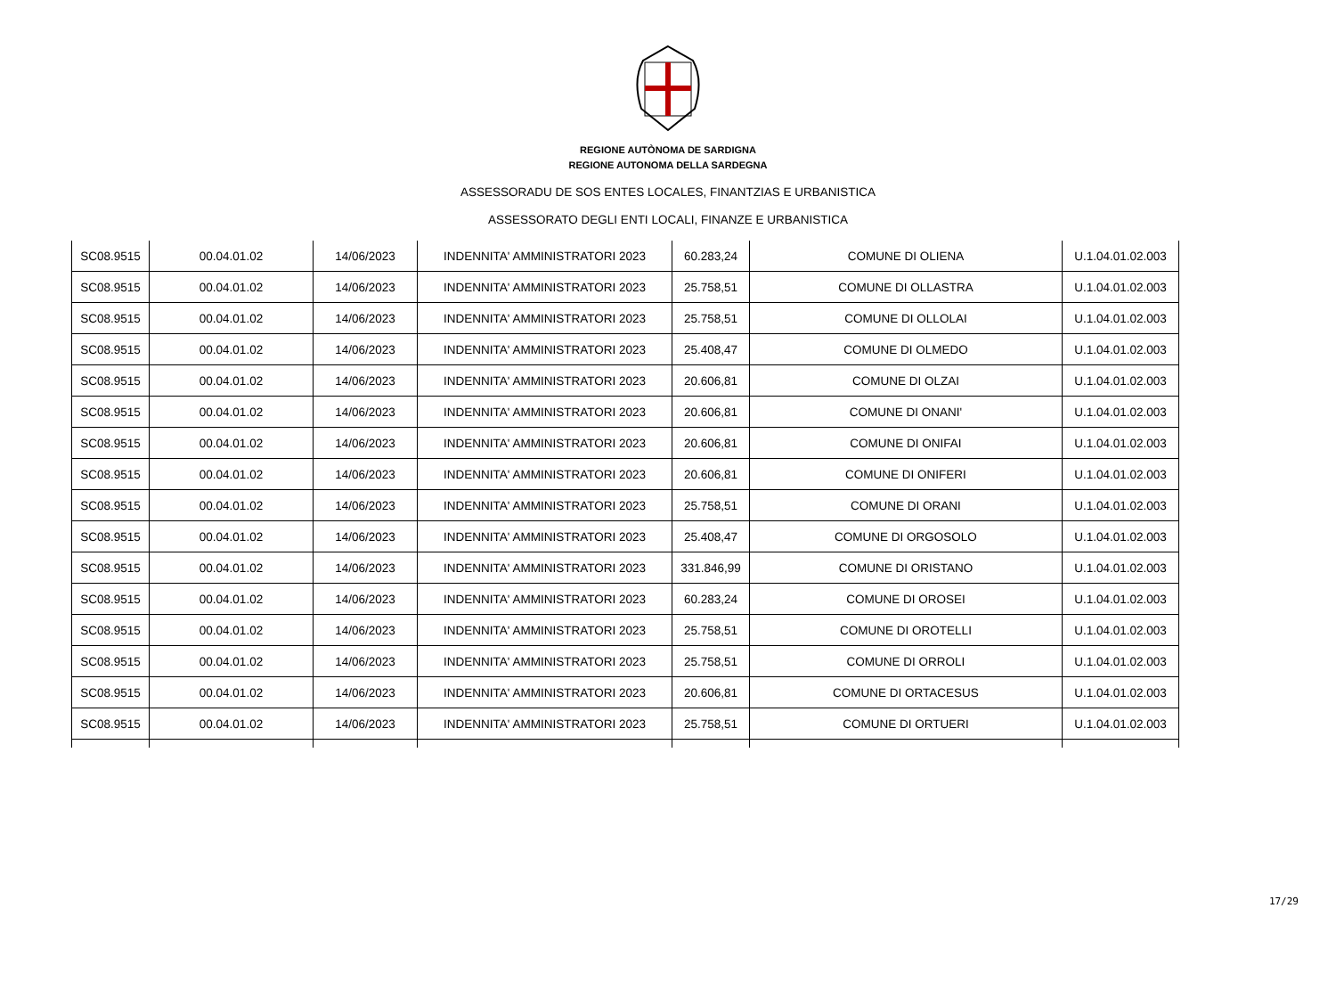REGIONE AUTÒNOMA DE SARDIGNA
REGIONE AUTONOMA DELLA SARDEGNA
ASSESSORADU DE SOS ENTES LOCALES, FINANTZIAS E URBANISTICA
ASSESSORATO DEGLI ENTI LOCALI, FINANZE E URBANISTICA
| SC08.9515 | 00.04.01.02 | 14/06/2023 | INDENNITA' AMMINISTRATORI 2023 | 60.283,24 | COMUNE DI OLIENA | U.1.04.01.02.003 |
| SC08.9515 | 00.04.01.02 | 14/06/2023 | INDENNITA' AMMINISTRATORI 2023 | 25.758,51 | COMUNE DI OLLASTRA | U.1.04.01.02.003 |
| SC08.9515 | 00.04.01.02 | 14/06/2023 | INDENNITA' AMMINISTRATORI 2023 | 25.758,51 | COMUNE DI OLLOLAI | U.1.04.01.02.003 |
| SC08.9515 | 00.04.01.02 | 14/06/2023 | INDENNITA' AMMINISTRATORI 2023 | 25.408,47 | COMUNE DI OLMEDO | U.1.04.01.02.003 |
| SC08.9515 | 00.04.01.02 | 14/06/2023 | INDENNITA' AMMINISTRATORI 2023 | 20.606,81 | COMUNE DI OLZAI | U.1.04.01.02.003 |
| SC08.9515 | 00.04.01.02 | 14/06/2023 | INDENNITA' AMMINISTRATORI 2023 | 20.606,81 | COMUNE DI ONANI' | U.1.04.01.02.003 |
| SC08.9515 | 00.04.01.02 | 14/06/2023 | INDENNITA' AMMINISTRATORI 2023 | 20.606,81 | COMUNE DI ONIFAI | U.1.04.01.02.003 |
| SC08.9515 | 00.04.01.02 | 14/06/2023 | INDENNITA' AMMINISTRATORI 2023 | 20.606,81 | COMUNE DI ONIFERI | U.1.04.01.02.003 |
| SC08.9515 | 00.04.01.02 | 14/06/2023 | INDENNITA' AMMINISTRATORI 2023 | 25.758,51 | COMUNE DI ORANI | U.1.04.01.02.003 |
| SC08.9515 | 00.04.01.02 | 14/06/2023 | INDENNITA' AMMINISTRATORI 2023 | 25.408,47 | COMUNE DI ORGOSOLO | U.1.04.01.02.003 |
| SC08.9515 | 00.04.01.02 | 14/06/2023 | INDENNITA' AMMINISTRATORI 2023 | 331.846,99 | COMUNE DI ORISTANO | U.1.04.01.02.003 |
| SC08.9515 | 00.04.01.02 | 14/06/2023 | INDENNITA' AMMINISTRATORI 2023 | 60.283,24 | COMUNE DI OROSEI | U.1.04.01.02.003 |
| SC08.9515 | 00.04.01.02 | 14/06/2023 | INDENNITA' AMMINISTRATORI 2023 | 25.758,51 | COMUNE DI OROTELLI | U.1.04.01.02.003 |
| SC08.9515 | 00.04.01.02 | 14/06/2023 | INDENNITA' AMMINISTRATORI 2023 | 25.758,51 | COMUNE DI ORROLI | U.1.04.01.02.003 |
| SC08.9515 | 00.04.01.02 | 14/06/2023 | INDENNITA' AMMINISTRATORI 2023 | 20.606,81 | COMUNE DI ORTACESUS | U.1.04.01.02.003 |
| SC08.9515 | 00.04.01.02 | 14/06/2023 | INDENNITA' AMMINISTRATORI 2023 | 25.758,51 | COMUNE DI ORTUERI | U.1.04.01.02.003 |
17/29